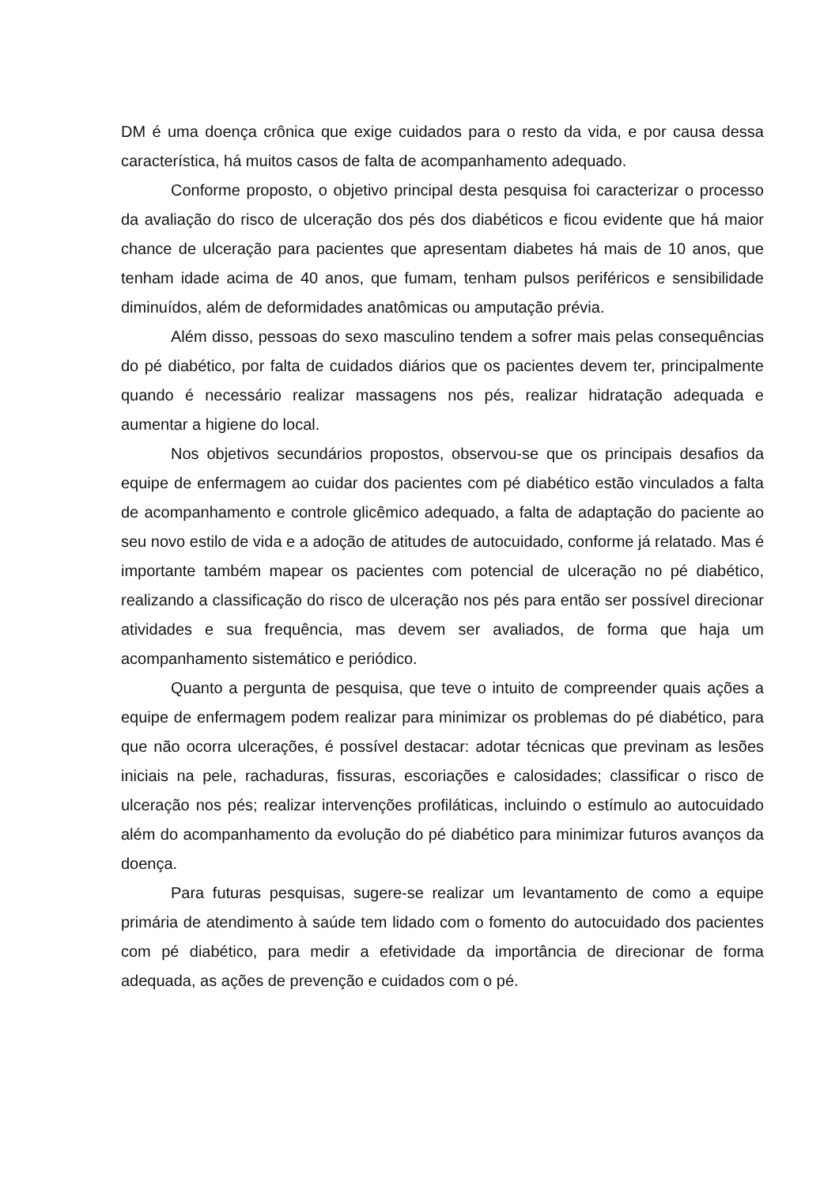DM é uma doença crônica que exige cuidados para o resto da vida, e por causa dessa característica, há muitos casos de falta de acompanhamento adequado.
Conforme proposto, o objetivo principal desta pesquisa foi caracterizar o processo da avaliação do risco de ulceração dos pés dos diabéticos e ficou evidente que há maior chance de ulceração para pacientes que apresentam diabetes há mais de 10 anos, que tenham idade acima de 40 anos, que fumam, tenham pulsos periféricos e sensibilidade diminuídos, além de deformidades anatômicas ou amputação prévia.
Além disso, pessoas do sexo masculino tendem a sofrer mais pelas consequências do pé diabético, por falta de cuidados diários que os pacientes devem ter, principalmente quando é necessário realizar massagens nos pés, realizar hidratação adequada e aumentar a higiene do local.
Nos objetivos secundários propostos, observou-se que os principais desafios da equipe de enfermagem ao cuidar dos pacientes com pé diabético estão vinculados a falta de acompanhamento e controle glicêmico adequado, a falta de adaptação do paciente ao seu novo estilo de vida e a adoção de atitudes de autocuidado, conforme já relatado. Mas é importante também mapear os pacientes com potencial de ulceração no pé diabético, realizando a classificação do risco de ulceração nos pés para então ser possível direcionar atividades e sua frequência, mas devem ser avaliados, de forma que haja um acompanhamento sistemático e periódico.
Quanto a pergunta de pesquisa, que teve o intuito de compreender quais ações a equipe de enfermagem podem realizar para minimizar os problemas do pé diabético, para que não ocorra ulcerações, é possível destacar: adotar técnicas que previnam as lesões iniciais na pele, rachaduras, fissuras, escoriações e calosidades; classificar o risco de ulceração nos pés; realizar intervenções profiláticas, incluindo o estímulo ao autocuidado além do acompanhamento da evolução do pé diabético para minimizar futuros avanços da doença.
Para futuras pesquisas, sugere-se realizar um levantamento de como a equipe primária de atendimento à saúde tem lidado com o fomento do autocuidado dos pacientes com pé diabético, para medir a efetividade da importância de direcionar de forma adequada, as ações de prevenção e cuidados com o pé.